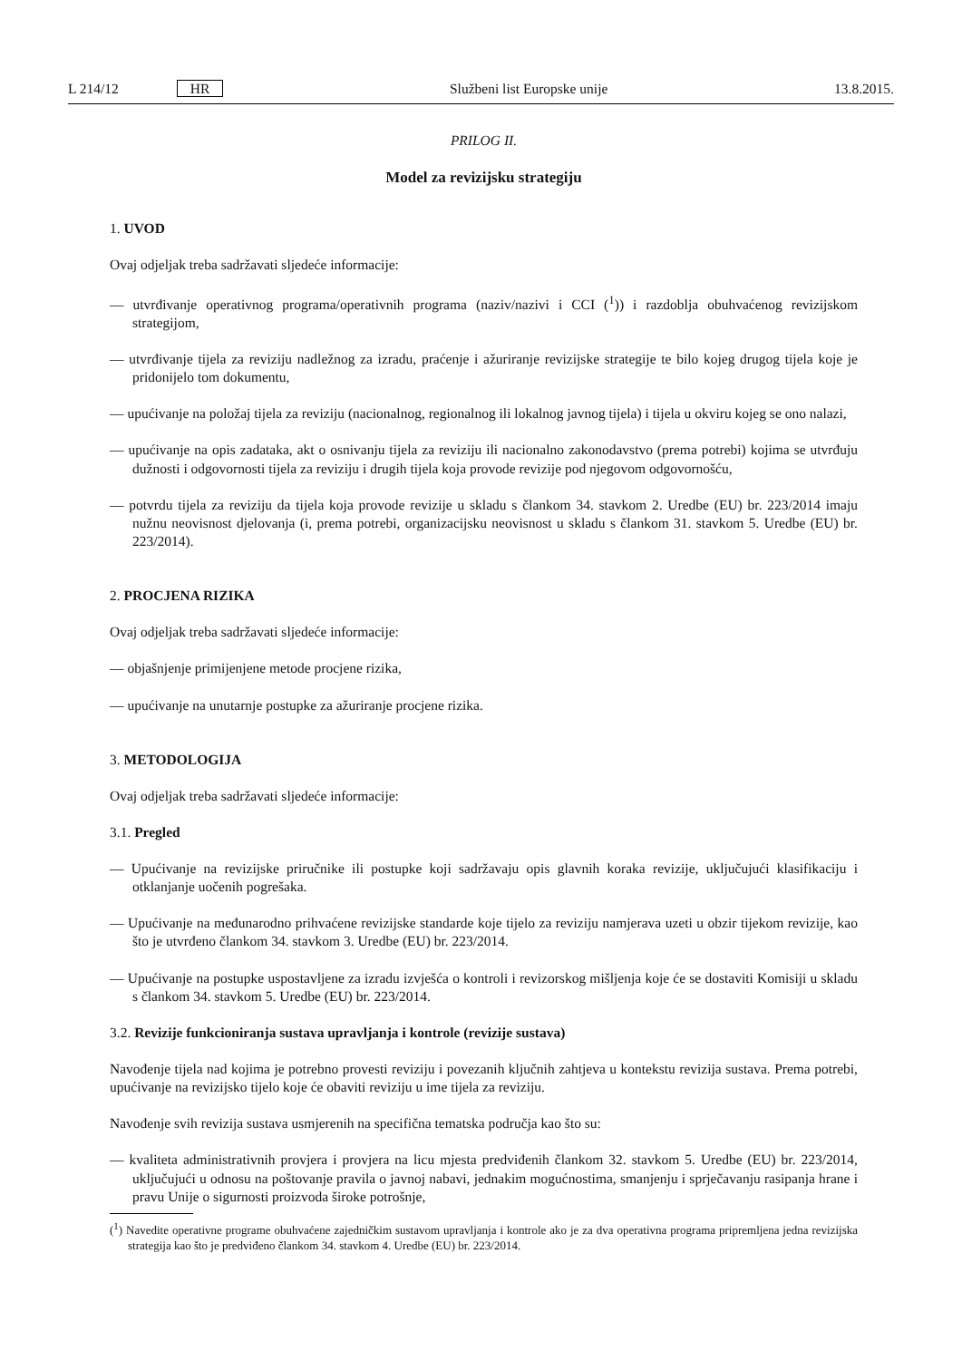L 214/12 HR Službeni list Europske unije 13.8.2015.
PRILOG II.
Model za revizijsku strategiju
1. UVOD
Ovaj odjeljak treba sadržavati sljedeće informacije:
— utvrđivanje operativnog programa/operativnih programa (naziv/nazivi i CCI (<sup>1</sup>)) i razdoblja obuhvaćenog revizijskom strategijom,
— utvrđivanje tijela za reviziju nadležnog za izradu, praćenje i ažuriranje revizijske strategije te bilo kojeg drugog tijela koje je pridonijelo tom dokumentu,
— upućivanje na položaj tijela za reviziju (nacionalnog, regionalnog ili lokalnog javnog tijela) i tijela u okviru kojeg se ono nalazi,
— upućivanje na opis zadataka, akt o osnivanju tijela za reviziju ili nacionalno zakonodavstvo (prema potrebi) kojima se utvrđuju dužnosti i odgovornosti tijela za reviziju i drugih tijela koja provode revizije pod njegovom odgovornošću,
— potvrdu tijela za reviziju da tijela koja provode revizije u skladu s člankom 34. stavkom 2. Uredbe (EU) br. 223/2014 imaju nužnu neovisnost djelovanja (i, prema potrebi, organizacijsku neovisnost u skladu s člankom 31. stavkom 5. Uredbe (EU) br. 223/2014).
2. PROCJENA RIZIKA
Ovaj odjeljak treba sadržavati sljedeće informacije:
— objašnjenje primijenjene metode procjene rizika,
— upućivanje na unutarnje postupke za ažuriranje procjene rizika.
3. METODOLOGIJA
Ovaj odjeljak treba sadržavati sljedeće informacije:
3.1. Pregled
— Upućivanje na revizijske priručnike ili postupke koji sadržavaju opis glavnih koraka revizije, uključujući klasifikaciju i otklanjanje uočenih pogrešaka.
— Upućivanje na međunarodno prihvaćene revizijske standarde koje tijelo za reviziju namjerava uzeti u obzir tijekom revizije, kao što je utvrđeno člankom 34. stavkom 3. Uredbe (EU) br. 223/2014.
— Upućivanje na postupke uspostavljene za izradu izvješća o kontroli i revizorskog mišljenja koje će se dostaviti Komisiji u skladu s člankom 34. stavkom 5. Uredbe (EU) br. 223/2014.
3.2. Revizije funkcioniranja sustava upravljanja i kontrole (revizije sustava)
Navođenje tijela nad kojima je potrebno provesti reviziju i povezanih ključnih zahtjeva u kontekstu revizija sustava. Prema potrebi, upućivanje na revizijsko tijelo koje će obaviti reviziju u ime tijela za reviziju.
Navođenje svih revizija sustava usmjerenih na specifična tematska područja kao što su:
— kvaliteta administrativnih provjera i provjera na licu mjesta predviđenih člankom 32. stavkom 5. Uredbe (EU) br. 223/2014, uključujući u odnosu na poštovanje pravila o javnoj nabavi, jednakim mogućnostima, smanjenju i sprječavanju rasipanja hrane i pravu Unije o sigurnosti proizvoda široke potrošnje,
(<sup>1</sup>) Navedite operativne programe obuhvaćene zajedničkim sustavom upravljanja i kontrole ako je za dva operativna programa pripremljena jedna revizijska strategija kao što je predviđeno člankom 34. stavkom 4. Uredbe (EU) br. 223/2014.